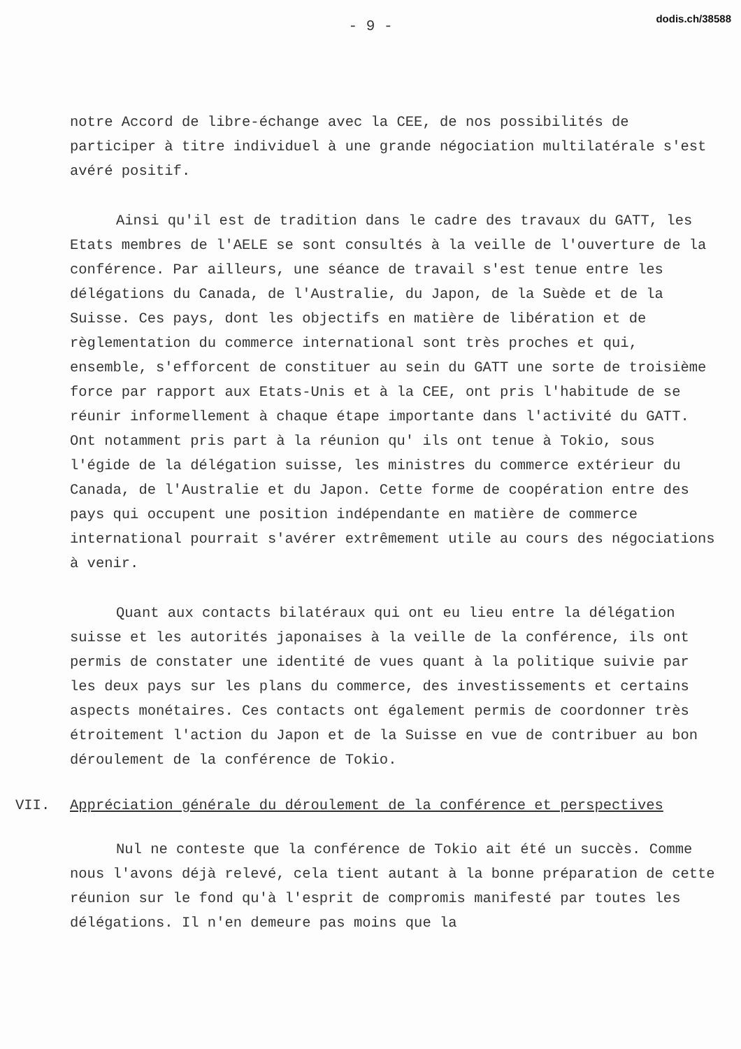dodis.ch/38588
- 9 -
notre Accord de libre-échange avec la CEE, de nos possibilités de participer à titre individuel à une grande négociation multilatérale s'est avéré positif.
Ainsi qu'il est de tradition dans le cadre des travaux du GATT, les Etats membres de l'AELE se sont consultés à la veille de l'ouverture de la conférence. Par ailleurs, une séance de travail s'est tenue entre les délégations du Canada, de l'Australie, du Japon, de la Suède et de la Suisse. Ces pays, dont les objectifs en matière de libération et de règlementation du commerce international sont très proches et qui, ensemble, s'efforcent de constituer au sein du GATT une sorte de troisième force par rapport aux Etats-Unis et à la CEE, ont pris l'habitude de se réunir informellement à chaque étape importante dans l'activité du GATT. Ont notamment pris part à la réunion qu' ils ont tenue à Tokio, sous l'égide de la délégation suisse, les ministres du commerce extérieur du Canada, de l'Australie et du Japon. Cette forme de coopération entre des pays qui occupent une position indépendante en matière de commerce international pourrait s'avérer extrêmement utile au cours des négociations à venir.
Quant aux contacts bilatéraux qui ont eu lieu entre la délégation suisse et les autorités japonaises à la veille de la conférence, ils ont permis de constater une identité de vues quant à la politique suivie par les deux pays sur les plans du commerce, des investissements et certains aspects monétaires. Ces contacts ont également permis de coordonner très étroitement l'action du Japon et de la Suisse en vue de contribuer au bon déroulement de la conférence de Tokio.
VII. Appréciation générale du déroulement de la conférence et perspectives
Nul ne conteste que la conférence de Tokio ait été un succès. Comme nous l'avons déjà relevé, cela tient autant à la bonne préparation de cette réunion sur le fond qu'à l'esprit de compromis manifesté par toutes les délégations. Il n'en demeure pas moins que la